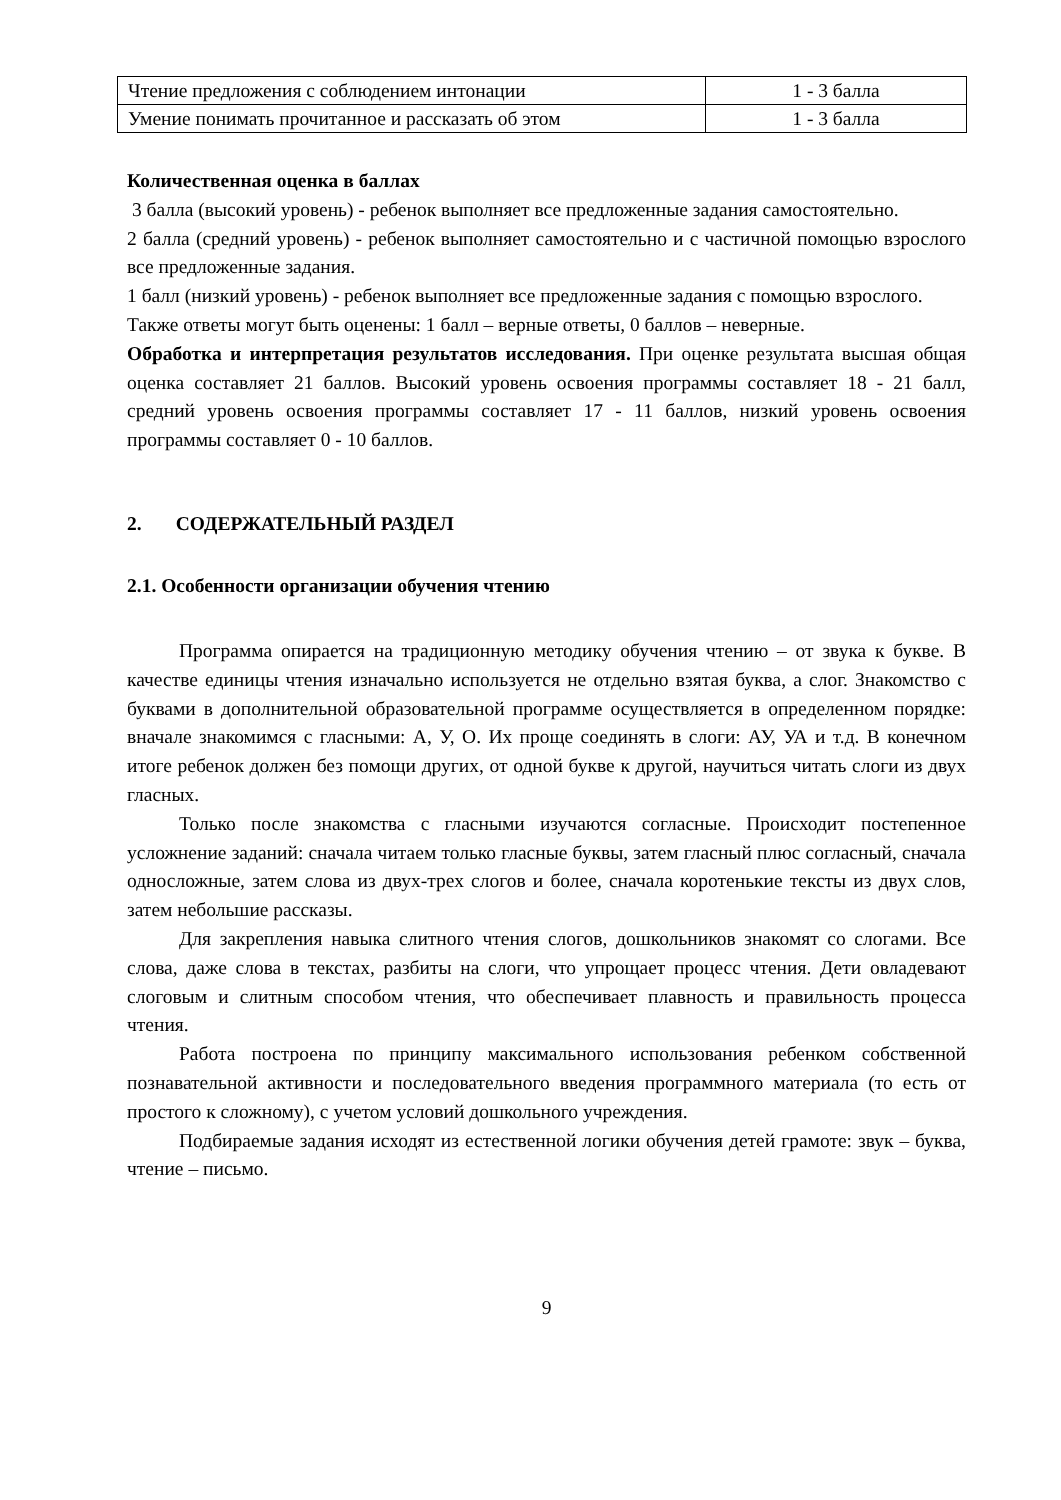| Чтение предложения с соблюдением интонации | 1 - 3 балла |
| Умение понимать прочитанное и рассказать об этом | 1 - 3 балла |
Количественная оценка в баллах
3 балла (высокий уровень) - ребенок выполняет все предложенные задания самостоятельно.
2 балла (средний уровень) - ребенок выполняет самостоятельно и с частичной помощью взрослого все предложенные задания.
1 балл (низкий уровень) - ребенок выполняет все предложенные задания с помощью взрослого.
Также ответы могут быть оценены: 1 балл – верные ответы, 0 баллов – неверные.
Обработка и интерпретация результатов исследования. При оценке результата высшая общая оценка составляет 21 баллов. Высокий уровень освоения программы составляет 18 - 21 балл, средний уровень освоения программы составляет 17 - 11 баллов, низкий уровень освоения программы составляет 0 - 10 баллов.
2. СОДЕРЖАТЕЛЬНЫЙ РАЗДЕЛ
2.1. Особенности организации обучения чтению
Программа опирается на традиционную методику обучения чтению – от звука к букве. В качестве единицы чтения изначально используется не отдельно взятая буква, а слог. Знакомство с буквами в дополнительной образовательной программе осуществляется в определенном порядке: вначале знакомимся с гласными: А, У, О. Их проще соединять в слоги: АУ, УА и т.д. В конечном итоге ребенок должен без помощи других, от одной букве к другой, научиться читать слоги из двух гласных.
Только после знакомства с гласными изучаются согласные. Происходит постепенное усложнение заданий: сначала читаем только гласные буквы, затем гласный плюс согласный, сначала односложные, затем слова из двух-трех слогов и более, сначала коротенькие тексты из двух слов, затем небольшие рассказы.
Для закрепления навыка слитного чтения слогов, дошкольников знакомят со слогами. Все слова, даже слова в текстах, разбиты на слоги, что упрощает процесс чтения. Дети овладевают слоговым и слитным способом чтения, что обеспечивает плавность и правильность процесса чтения.
Работа построена по принципу максимального использования ребенком собственной познавательной активности и последовательного введения программного материала (то есть от простого к сложному), с учетом условий дошкольного учреждения.
Подбираемые задания исходят из естественной логики обучения детей грамоте: звук – буква, чтение – письмо.
9